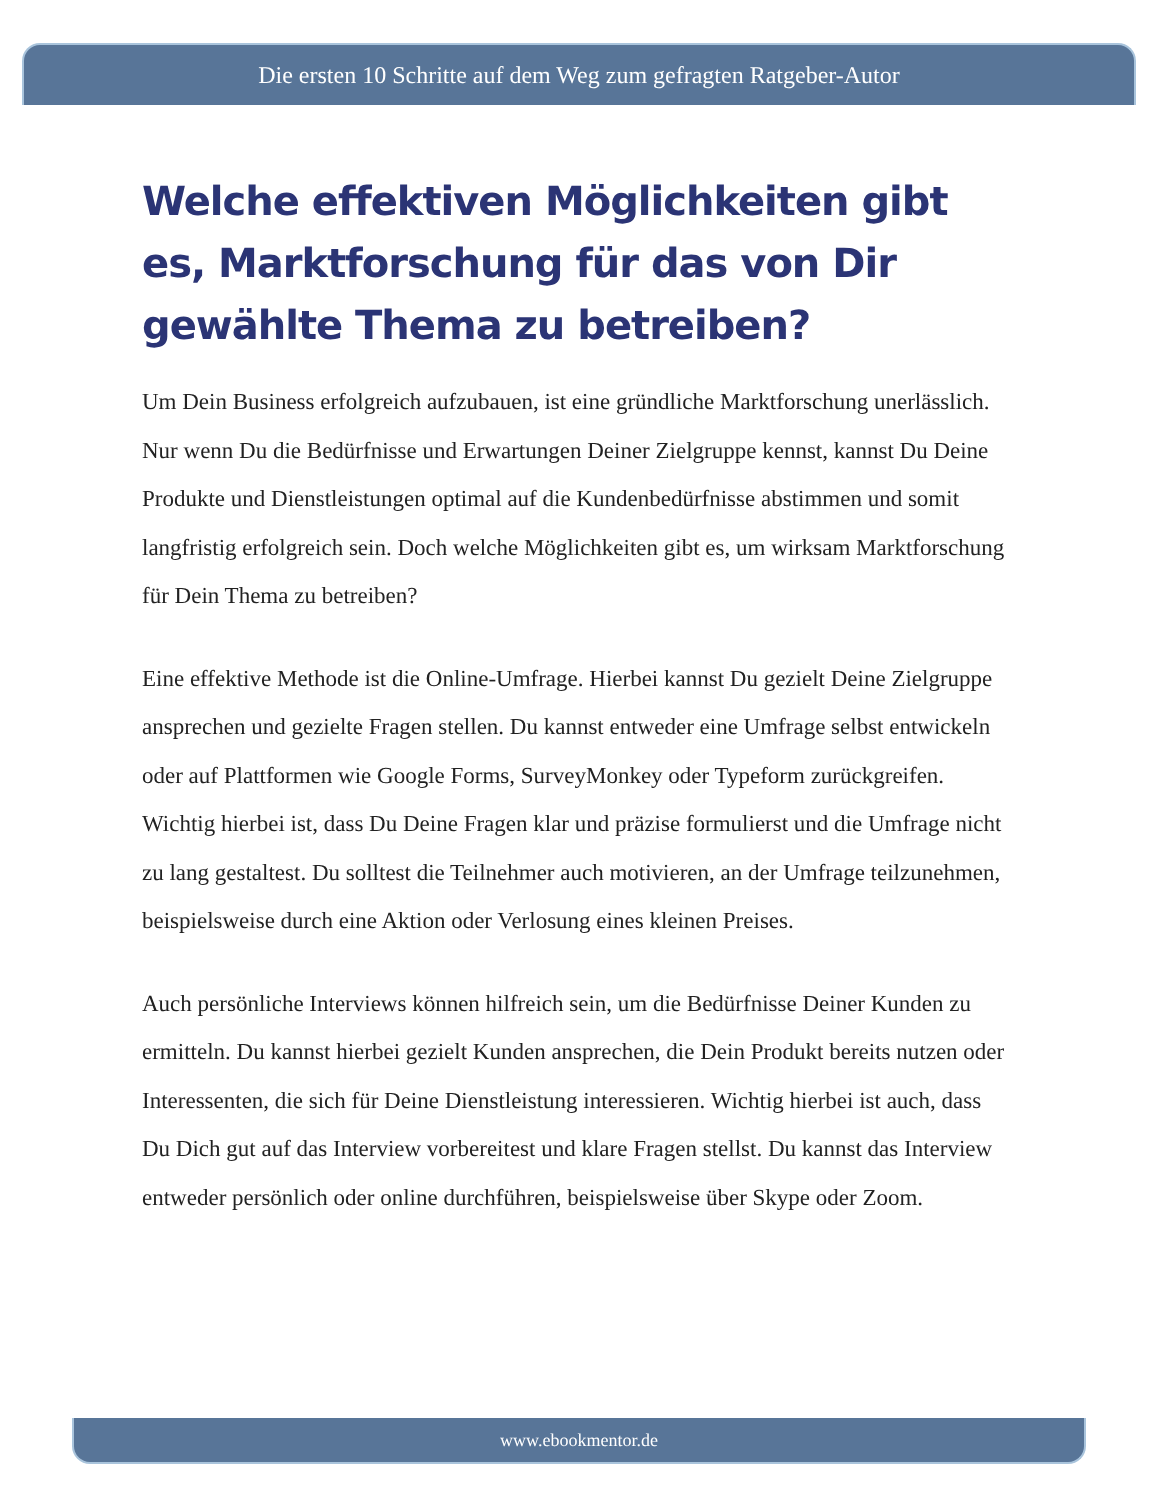Die ersten 10 Schritte auf dem Weg zum gefragten Ratgeber-Autor
Welche effektiven Möglichkeiten gibt es, Marktforschung für das von Dir gewählte Thema zu betreiben?
Um Dein Business erfolgreich aufzubauen, ist eine gründliche Marktforschung unerlässlich. Nur wenn Du die Bedürfnisse und Erwartungen Deiner Zielgruppe kennst, kannst Du Deine Produkte und Dienstleistungen optimal auf die Kundenbedürfnisse abstimmen und somit langfristig erfolgreich sein. Doch welche Möglichkeiten gibt es, um wirksam Marktforschung für Dein Thema zu betreiben?
Eine effektive Methode ist die Online-Umfrage. Hierbei kannst Du gezielt Deine Zielgruppe ansprechen und gezielte Fragen stellen. Du kannst entweder eine Umfrage selbst entwickeln oder auf Plattformen wie Google Forms, SurveyMonkey oder Typeform zurückgreifen. Wichtig hierbei ist, dass Du Deine Fragen klar und präzise formulierst und die Umfrage nicht zu lang gestaltest. Du solltest die Teilnehmer auch motivieren, an der Umfrage teilzunehmen, beispielsweise durch eine Aktion oder Verlosung eines kleinen Preises.
Auch persönliche Interviews können hilfreich sein, um die Bedürfnisse Deiner Kunden zu ermitteln. Du kannst hierbei gezielt Kunden ansprechen, die Dein Produkt bereits nutzen oder Interessenten, die sich für Deine Dienstleistung interessieren. Wichtig hierbei ist auch, dass Du Dich gut auf das Interview vorbereitest und klare Fragen stellst. Du kannst das Interview entweder persönlich oder online durchführen, beispielsweise über Skype oder Zoom.
www.ebookmentor.de